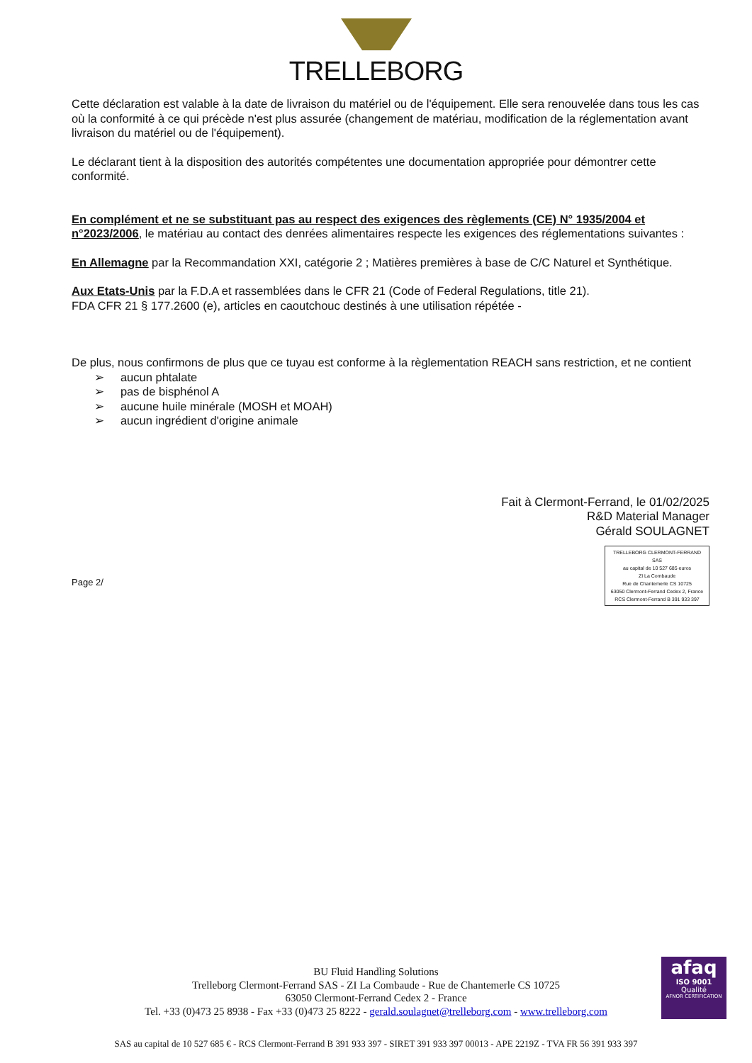TRELLEBORG
Cette déclaration est valable à la date de livraison du matériel ou de l'équipement. Elle sera renouvelée dans tous les cas où la conformité à ce qui précède n'est plus assurée (changement de matériau, modification de la réglementation avant livraison du matériel ou de l'équipement).
Le déclarant tient à la disposition des autorités compétentes une documentation appropriée pour démontrer cette conformité.
En complément et ne se substituant pas au respect des exigences des règlements (CE) N° 1935/2004 et n°2023/2006, le matériau au contact des denrées alimentaires respecte les exigences des réglementations suivantes :
En Allemagne par la Recommandation XXI, catégorie 2 ; Matières premières à base de C/C Naturel et Synthétique.
Aux Etats-Unis par la F.D.A et rassemblées dans le CFR 21 (Code of Federal Regulations, title 21).
FDA CFR 21 § 177.2600 (e), articles en caoutchouc destinés à une utilisation répétée -
De plus, nous confirmons de plus que ce tuyau est conforme à la règlementation REACH sans restriction, et ne contient
➢ aucun phtalate
➢ pas de bisphénol A
➢ aucune huile minérale (MOSH et MOAH)
➢ aucun ingrédient d'origine animale
Fait à Clermont-Ferrand, le 01/02/2025
R&D Material Manager
Gérald SOULAGNET
TRELLEBORG CLERMONT-FERRAND SAS
au capital de 10 527 685 euros
ZI La Combaude
Rue de Chantemerle CS 10725
63050 Clermont-Ferrand Cedex 2, France
RCS Clermont-Ferrand B 391 933 397
Page 2/
BU Fluid Handling Solutions
Trelleborg Clermont-Ferrand SAS - ZI La Combaude - Rue de Chantemerle CS 10725
63050 Clermont-Ferrand Cedex 2 - France
Tel. +33 (0)473 25 8938 - Fax +33 (0)473 25 8222 - gerald.soulagnet@trelleborg.com - www.trelleborg.com
afaq
ISO 9001
Qualité
AFNOR CERTIFICATION
SAS au capital de 10 527 685 € - RCS Clermont-Ferrand B 391 933 397 - SIRET 391 933 397 00013 - APE 2219Z - TVA FR 56 391 933 397